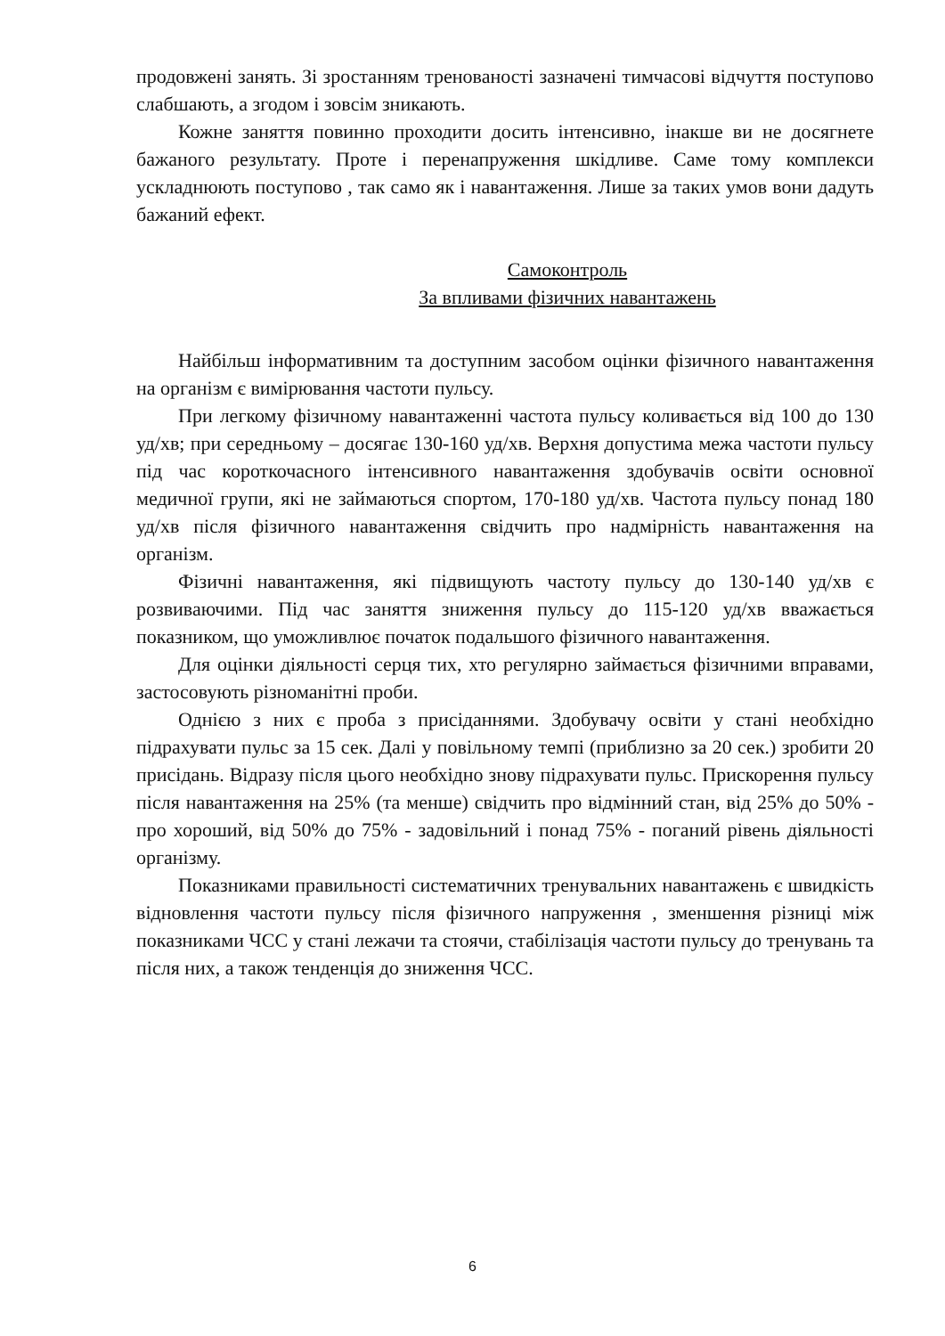продовжені занять. Зі зростанням тренованості зазначені тимчасові відчуття поступово слабшають, а згодом і зовсім зникають.
Кожне заняття повинно проходити досить інтенсивно, інакше ви не досягнете бажаного результату. Проте і перенапруження шкідливе. Саме тому комплекси ускладнюють поступово , так само як і навантаження. Лише за таких умов вони дадуть бажаний ефект.
Самоконтроль
За впливами фізичних навантажень
Найбільш інформативним та доступним засобом оцінки фізичного навантаження на організм є вимірювання частоти пульсу.
При легкому фізичному навантаженні частота пульсу коливається від 100 до 130 уд/хв; при середньому – досягає 130-160 уд/хв. Верхня допустима межа частоти пульсу під час короткочасного інтенсивного навантаження здобувачів освіти основної медичної групи, які не займаються спортом, 170-180 уд/хв. Частота пульсу понад 180 уд/хв після фізичного навантаження свідчить про надмірність навантаження на організм.
Фізичні навантаження, які підвищують частоту пульсу до 130-140 уд/хв є розвиваючими. Під час заняття зниження пульсу до 115-120 уд/хв вважається показником, що уможливлює початок подальшого фізичного навантаження.
Для оцінки діяльності серця тих, хто регулярно займається фізичними вправами, застосовують різноманітні проби.
Однією з них є проба з присіданнями. Здобувачу освіти у стані необхідно підрахувати пульс за 15 сек. Далі у повільному темпі (приблизно за 20 сек.) зробити 20 присідань. Відразу після цього необхідно знову підрахувати пульс. Прискорення пульсу після навантаження на 25% (та менше) свідчить про відмінний стан, від 25% до 50% - про хороший, від 50% до 75% - задовільний і понад 75% - поганий рівень діяльності організму.
Показниками правильності систематичних тренувальних навантажень є швидкість відновлення частоти пульсу після фізичного напруження , зменшення різниці між показниками ЧСС у стані лежачи та стоячи, стабілізація частоти пульсу до тренувань та після них, а також тенденція до зниження ЧСС.
6